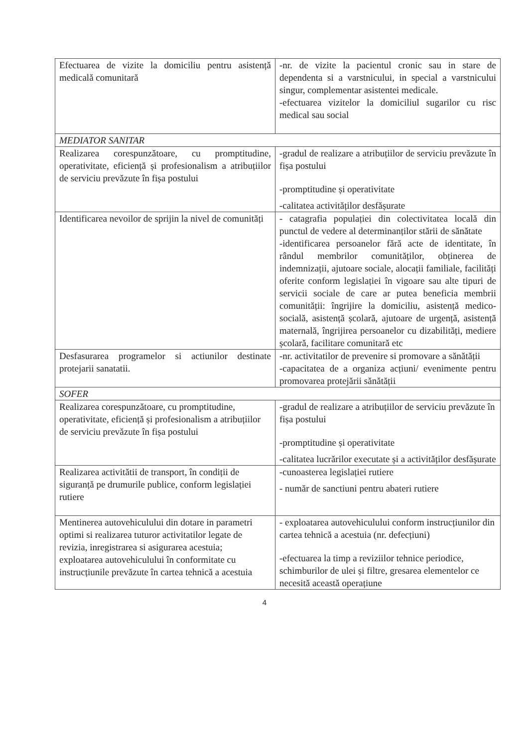| Efectuarea de vizite la domiciliu pentru asistență medicală comunitară | -nr. de vizite la pacientul cronic sau in stare de dependenta si a varstnicului, in special a varstnicului singur, complementar asistentei medicale. -efectuarea vizitelor la domiciliul sugarilor cu risc medical sau social |
| MEDIATOR SANITAR | |
| Realizarea corespunzătoare, cu promptitudine, operativitate, eficiență și profesionalism a atribuțiilor de serviciu prevăzute în fișa postului | -gradul de realizare a atribuțiilor de serviciu prevăzute în fișa postului -promptitudine și operativitate -calitatea activităților desfășurate |
| Identificarea nevoilor de sprijin la nivel de comunități | - catagrafia populației din colectivitatea locală din punctul de vedere al determinanților stării de sănătate -identificarea persoanelor fără acte de identitate, în rândul membrilor comunităților, obținerea de indemnizații, ajutoare sociale, alocații familiale, facilități oferite conform legislației în vigoare sau alte tipuri de servicii sociale de care ar putea beneficia membrii comunității: îngrijire la domiciliu, asistență medico-socială, asistență școlară, ajutoare de urgență, asistență maternală, îngrijirea persoanelor cu dizabilități, mediere școlară, facilitare comunitară etc |
| Desfasurarea programelor si actiunilor destinate protejarii sanatatii. | -nr. activitatilor de prevenire si promovare a sănătății -capacitatea de a organiza acțiuni/ evenimente pentru promovarea protejării sănătății |
| SOFER | |
| Realizarea corespunzătoare, cu promptitudine, operativitate, eficiență și profesionalism a atribuțiilor de serviciu prevăzute în fișa postului | -gradul de realizare a atribuțiilor de serviciu prevăzute în fișa postului -promptitudine și operativitate -calitatea lucrărilor executate și a activităților desfășurate |
| Realizarea activitătii de transport, în condiții de siguranță pe drumurile publice, conform legislației rutiere | -cunoasterea legislației rutiere - număr de sanctiuni pentru abateri rutiere |
| Mentinerea autovehiculului din dotare in parametri optimi si realizarea tuturor activitatilor legate de revizia, inregistrarea si asigurarea acestuia; exploatarea autovehiculului în conformitate cu instrucțiunile prevăzute în cartea tehnică a acestuia | - exploatarea autovehiculului conform instrucțiunilor din cartea tehnică a acestuia (nr. defecțiuni) -efectuarea la timp a reviziilor tehnice periodice, schimburilor de ulei și filtre, gresarea elementelor ce necesită această operațiune |
4